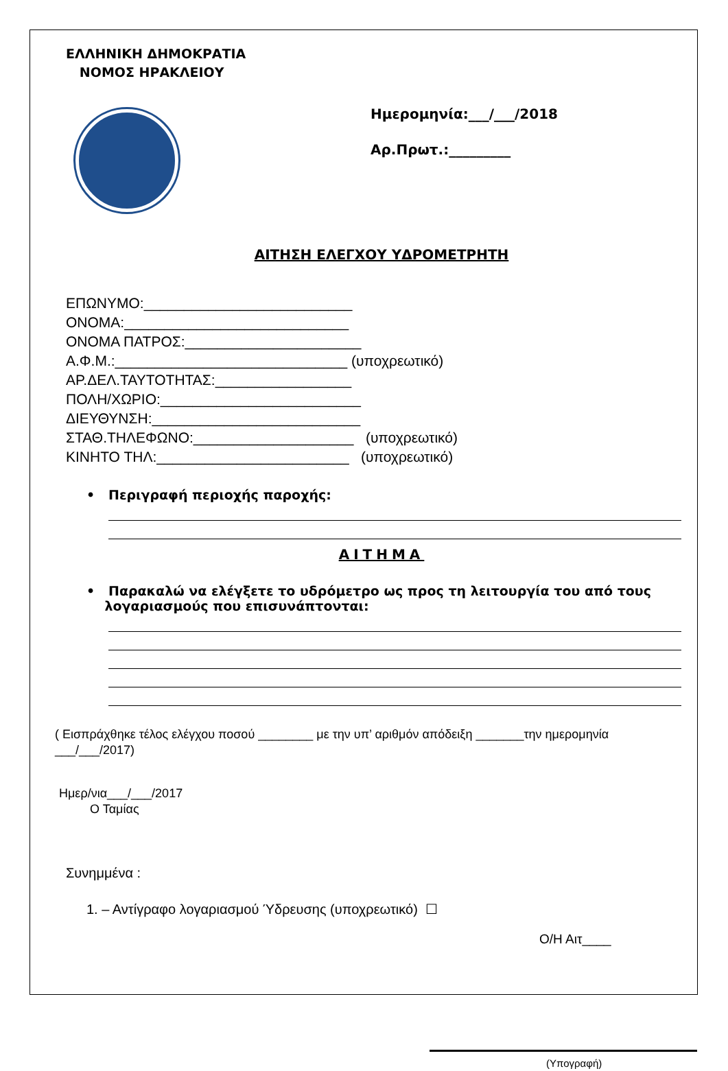ΕΛΛΗΝΙΚΗ ΔΗΜΟΚΡΑΤΙΑ
ΝΟΜΟΣ ΗΡΑΚΛΕΙΟΥ
Ημερομηνία:___/___/2018
Αρ.Πρωτ.:_________
ΑΙΤΗΣΗ ΕΛΕΓΧΟΥ ΥΔΡΟΜΕΤΡΗΤΗ
ΕΠΩΝΥΜΟ:__________________________
ΟΝΟΜΑ:____________________________
ΟΝΟΜΑ ΠΑΤΡΟΣ:______________________
Α.Φ.Μ.:_____________________________ (υποχρεωτικό)
ΑΡ.ΔΕΛ.ΤΑΥΤΟΤΗΤΑΣ:_________________
ΠΟΛΗ/ΧΩΡΙΟ:_________________________
ΔΙΕΥΘΥΝΣΗ:__________________________
ΣΤΑΘ.ΤΗΛΕΦΩΝΟ:____________________ (υποχρεωτικό)
ΚΙΝΗΤΟ ΤΗΛ:________________________ (υποχρεωτικό)
• Περιγραφή περιοχής παροχής:
ΑΙΤΗΜΑ
• Παρακαλώ να ελέγξετε το υδρόμετρο ως προς τη λειτουργία του από τους
λογαριασμούς που επισυνάπτονται:
( Εισπράχθηκε τέλος ελέγχου ποσού ________ με την υπ’ αριθμόν απόδειξη _______την ημερομηνία
___/___/2017)
Ημερ/νια___/___/2017
Ο Ταμίας
Συνημμένα :
1. – Αντίγραφο λογαριασμού Ύδρευσης (υποχρεωτικό) ☐
Ο/Η Αιτ____
(Υπογραφή)